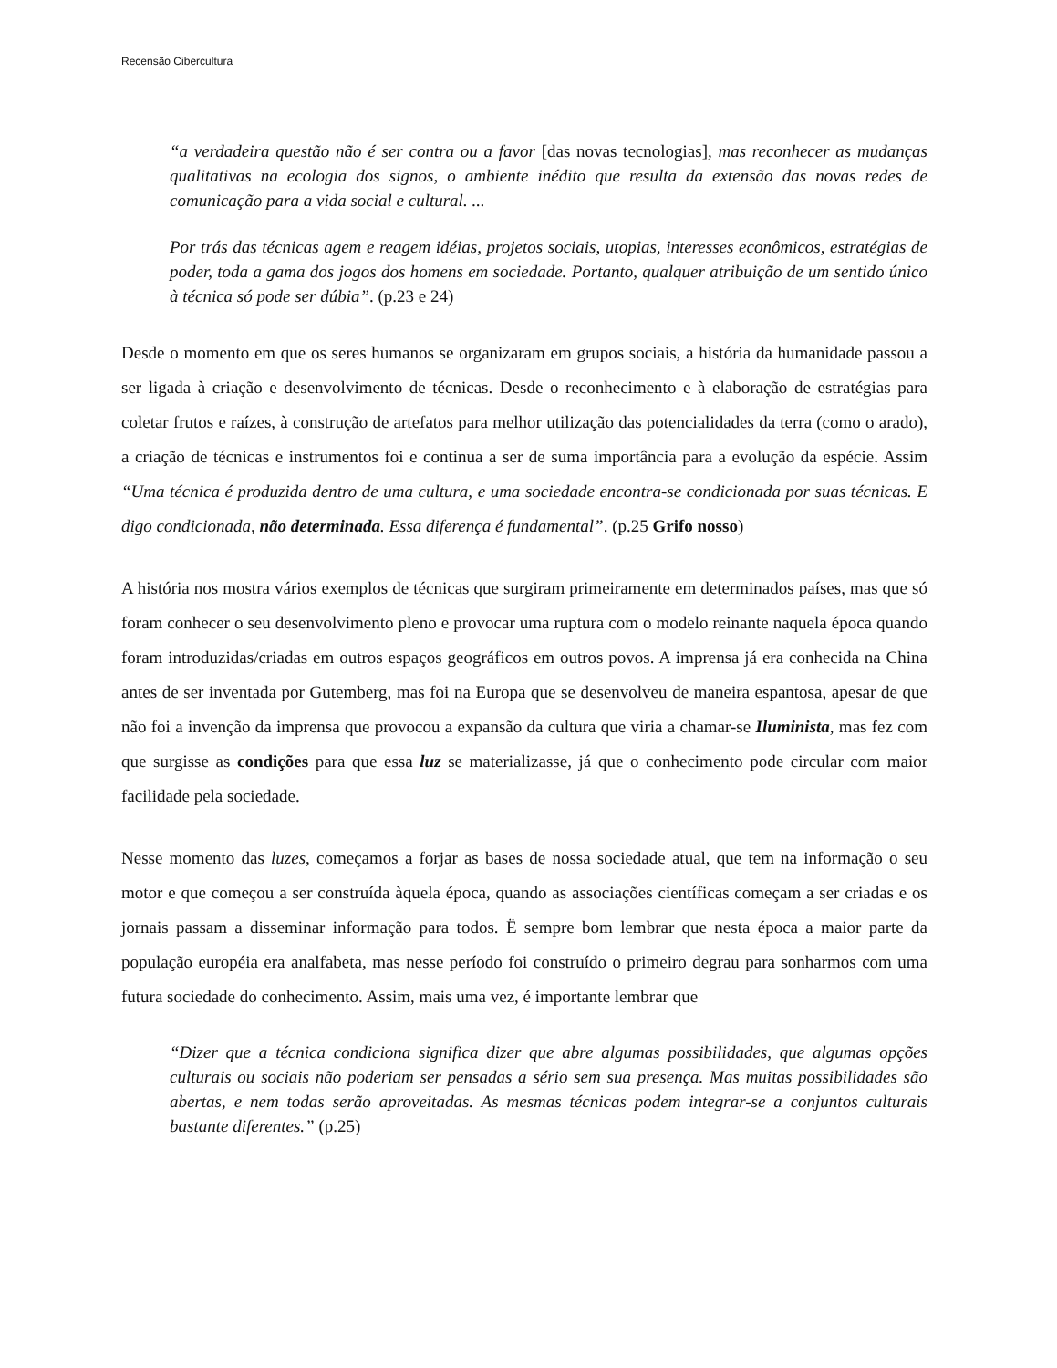Recensão Cibercultura
“a verdadeira questão não é ser contra ou a favor [das novas tecnologias], mas reconhecer as mudanças qualitativas na ecologia dos signos, o ambiente inédito que resulta da extensão das novas redes de comunicação para a vida social e cultural. ...
Por trás das técnicas agem e reagem idéias, projetos sociais, utopias, interesses econômicos, estratégias de poder, toda a gama dos jogos dos homens em sociedade. Portanto, qualquer atribuição de um sentido único à técnica só pode ser dúbia”. (p.23 e 24)
Desde o momento em que os seres humanos se organizaram em grupos sociais, a história da humanidade passou a ser ligada à criação e desenvolvimento de técnicas. Desde o reconhecimento e à elaboração de estratégias para coletar frutos e raízes, à construção de artefatos para melhor utilização das potencialidades da terra (como o arado), a criação de técnicas e instrumentos foi e continua a ser de suma importância para a evolução da espécie. Assim “Uma técnica é produzida dentro de uma cultura, e uma sociedade encontra-se condicionada por suas técnicas. E digo condicionada, não determinada. Essa diferença é fundamental”. (p.25 Grifo nosso)
A história nos mostra vários exemplos de técnicas que surgiram primeiramente em determinados países, mas que só foram conhecer o seu desenvolvimento pleno e provocar uma ruptura com o modelo reinante naquela época quando foram introduzidas/criadas em outros espaços geográficos em outros povos. A imprensa já era conhecida na China antes de ser inventada por Gutemberg, mas foi na Europa que se desenvolveu de maneira espantosa, apesar de que não foi a invenção da imprensa que provocou a expansão da cultura que viria a chamar-se Iluminista, mas fez com que surgisse as condições para que essa luz se materializasse, já que o conhecimento pode circular com maior facilidade pela sociedade.
Nesse momento das luzes, começamos a forjar as bases de nossa sociedade atual, que tem na informação o seu motor e que começou a ser construída àquela época, quando as associações científicas começam a ser criadas e os jornais passam a disseminar informação para todos. Ë sempre bom lembrar que nesta época a maior parte da população européia era analfabeta, mas nesse período foi construído o primeiro degrau para sonharmos com uma futura sociedade do conhecimento. Assim, mais uma vez, é importante lembrar que
“Dizer que a técnica condiciona significa dizer que abre algumas possibilidades, que algumas opções culturais ou sociais não poderiam ser pensadas a sério sem sua presença. Mas muitas possibilidades são abertas, e nem todas serão aproveitadas. As mesmas técnicas podem integrar-se a conjuntos culturais bastante diferentes.” (p.25)